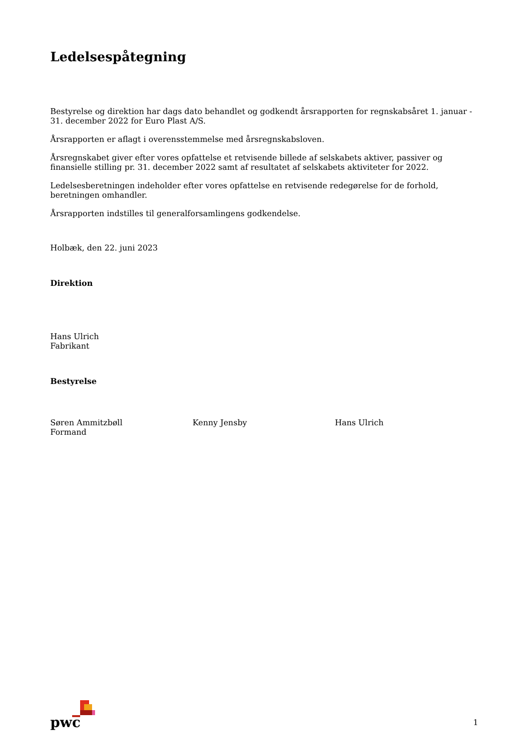Ledelsespåtegning
Bestyrelse og direktion har dags dato behandlet og godkendt årsrapporten for regnskabsåret 1. januar - 31. december 2022 for Euro Plast A/S.
Årsrapporten er aflagt i overensstemmelse med årsregnskabsloven.
Årsregnskabet giver efter vores opfattelse et retvisende billede af selskabets aktiver, passiver og finansielle stilling pr. 31. december 2022 samt af resultatet af selskabets aktiviteter for 2022.
Ledelsesberetningen indeholder efter vores opfattelse en retvisende redegørelse for de forhold, beretningen omhandler.
Årsrapporten indstilles til generalforsamlingens godkendelse.
Holbæk, den 22. juni 2023
Direktion
Hans Ulrich
Fabrikant
Bestyrelse
Søren Ammitzbøll
Formand
Kenny Jensby Hans Ulrich
pwc
1